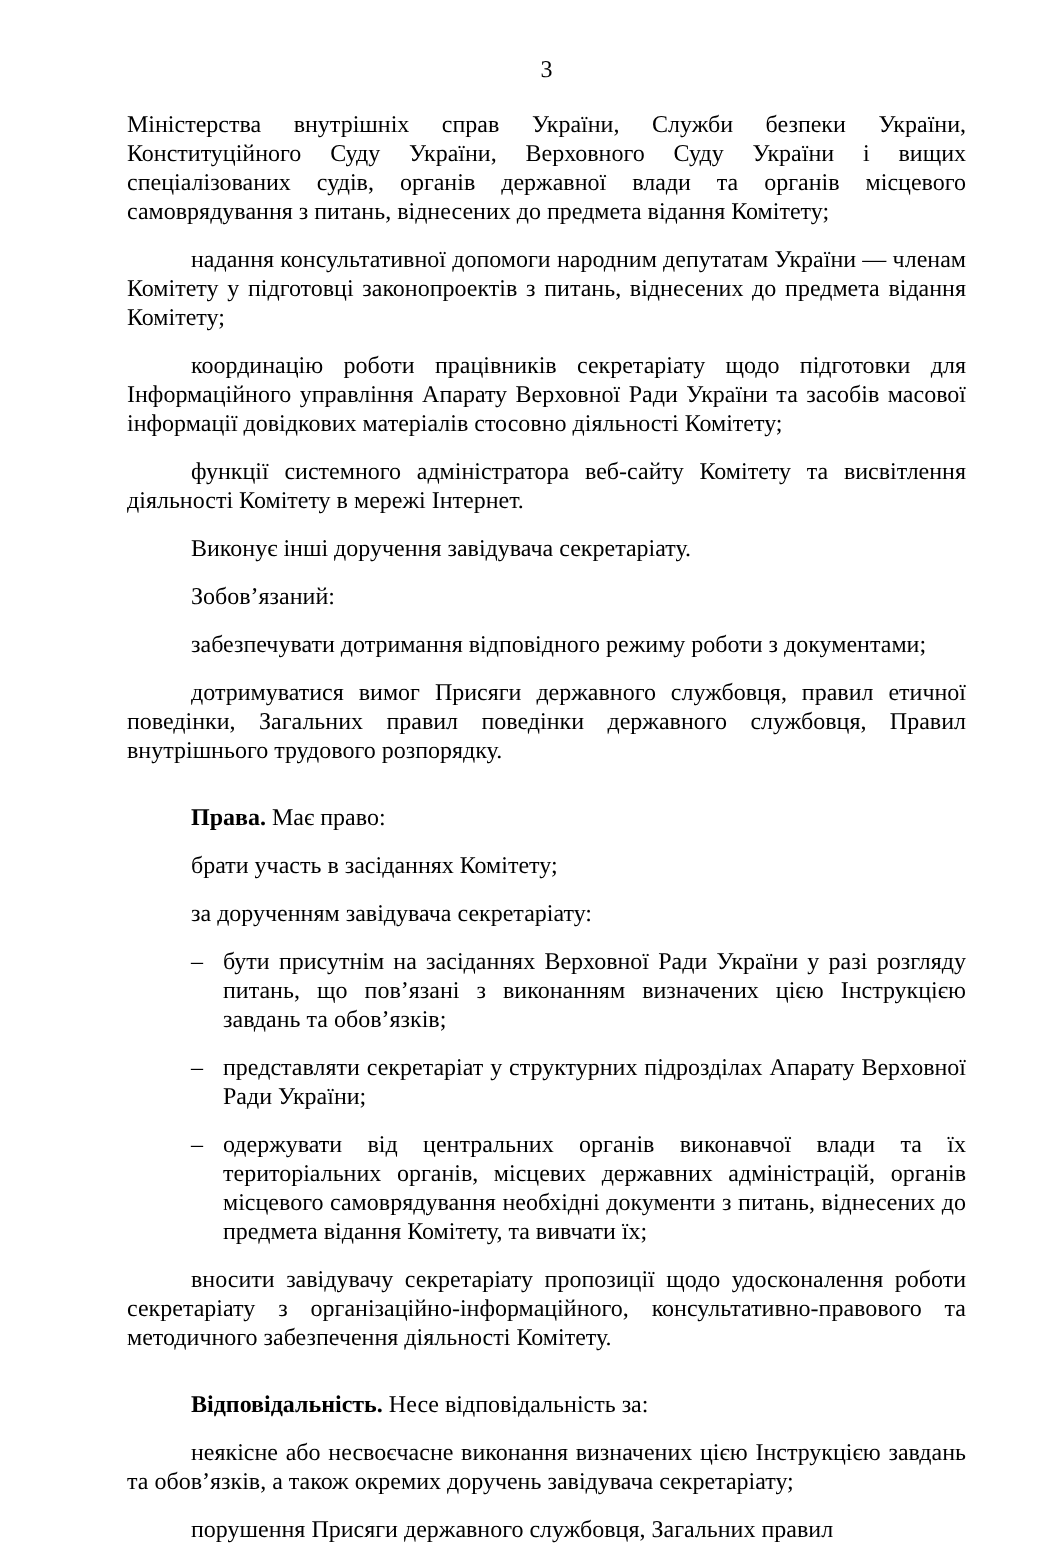3
Міністерства внутрішніх справ України, Служби безпеки України, Конституційного Суду України, Верховного Суду України і вищих спеціалізованих судів, органів державної влади та органів місцевого самоврядування з питань, віднесених до предмета відання Комітету;
надання консультативної допомоги народним депутатам України — членам Комітету у підготовці законопроектів з питань, віднесених до предмета відання Комітету;
координацію роботи працівників секретаріату щодо підготовки для Інформаційного управління Апарату Верховної Ради України та засобів масової інформації довідкових матеріалів стосовно діяльності Комітету;
функції системного адміністратора веб-сайту Комітету та висвітлення діяльності Комітету в мережі Інтернет.
Виконує інші доручення завідувача секретаріату.
Зобов’язаний:
забезпечувати дотримання відповідного режиму роботи з документами;
дотримуватися вимог Присяги державного службовця, правил етичної поведінки, Загальних правил поведінки державного службовця, Правил внутрішнього трудового розпорядку.
Права. Має право:
брати участь в засіданнях Комітету;
за дорученням завідувача секретаріату:
– бути присутнім на засіданнях Верховної Ради України у разі розгляду питань, що пов’язані з виконанням визначених цією Інструкцією завдань та обов’язків;
– представляти секретаріат у структурних підрозділах Апарату Верховної Ради України;
– одержувати від центральних органів виконавчої влади та їх територіальних органів, місцевих державних адміністрацій, органів місцевого самоврядування необхідні документи з питань, віднесених до предмета відання Комітету, та вивчати їх;
вносити завідувачу секретаріату пропозиції щодо удосконалення роботи секретаріату з організаційно-інформаційного, консультативно-правового та методичного забезпечення діяльності Комітету.
Відповідальність. Несе відповідальність за:
неякісне або несвоєчасне виконання визначених цією Інструкцією завдань та обов’язків, а також окремих доручень завідувача секретаріату;
порушення Присяги державного службовця, Загальних правил